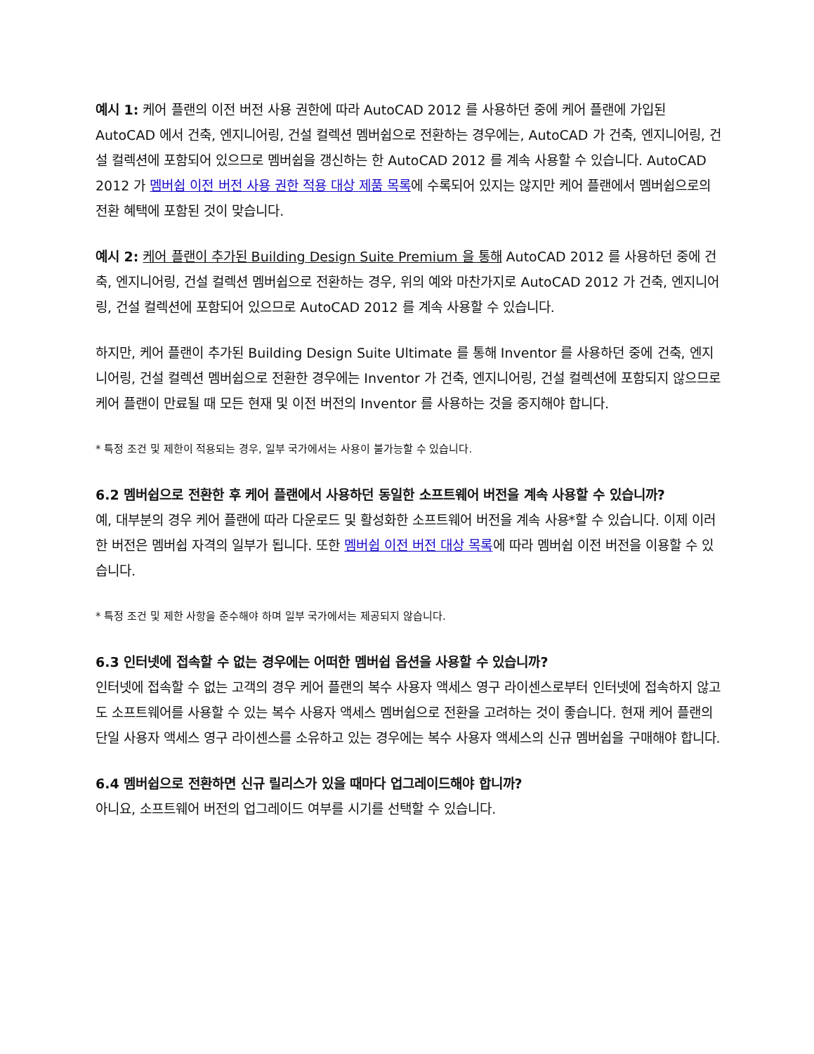예시 1: 케어 플랜의 이전 버전 사용 권한에 따라 AutoCAD 2012 를 사용하던 중에 케어 플랜에 가입된 AutoCAD 에서 건축, 엔지니어링, 건설 컬렉션 멤버쉽으로 전환하는 경우에는, AutoCAD 가 건축, 엔지니어링, 건설 컬렉션에 포함되어 있으므로 멤버쉽을 갱신하는 한 AutoCAD 2012 를 계속 사용할 수 있습니다. AutoCAD 2012 가 멤버쉽 이전 버전 사용 권한 적용 대상 제품 목록에 수록되어 있지는 않지만 케어 플랜에서 멤버쉽으로의 전환 혜택에 포함된 것이 맞습니다.
예시 2: 케어 플랜이 추가된 Building Design Suite Premium 을 통해 AutoCAD 2012 를 사용하던 중에 건축, 엔지니어링, 건설 컬렉션 멤버쉽으로 전환하는 경우, 위의 예와 마찬가지로 AutoCAD 2012 가 건축, 엔지니어링, 건설 컬렉션에 포함되어 있으므로 AutoCAD 2012 를 계속 사용할 수 있습니다.
하지만, 케어 플랜이 추가된 Building Design Suite Ultimate 를 통해 Inventor 를 사용하던 중에 건축, 엔지니어링, 건설 컬렉션 멤버쉽으로 전환한 경우에는 Inventor 가 건축, 엔지니어링, 건설 컬렉션에 포함되지 않으므로 케어 플랜이 만료될 때 모든 현재 및 이전 버전의 Inventor 를 사용하는 것을 중지해야 합니다.
* 특정 조건 및 제한이 적용되는 경우, 일부 국가에서는 사용이 불가능할 수 있습니다.
6.2 멤버쉽으로 전환한 후 케어 플랜에서 사용하던 동일한 소프트웨어 버전을 계속 사용할 수 있습니까?
예, 대부분의 경우 케어 플랜에 따라 다운로드 및 활성화한 소프트웨어 버전을 계속 사용*할 수 있습니다. 이제 이러한 버전은 멤버쉽 자격의 일부가 됩니다. 또한 멤버쉽 이전 버전 대상 목록에 따라 멤버쉽 이전 버전을 이용할 수 있습니다.
* 특정 조건 및 제한 사항을 준수해야 하며 일부 국가에서는 제공되지 않습니다.
6.3 인터넷에 접속할 수 없는 경우에는 어떠한 멤버쉽 옵션을 사용할 수 있습니까?
인터넷에 접속할 수 없는 고객의 경우 케어 플랜의 복수 사용자 액세스 영구 라이센스로부터 인터넷에 접속하지 않고도 소프트웨어를 사용할 수 있는 복수 사용자 액세스 멤버쉽으로 전환을 고려하는 것이 좋습니다. 현재 케어 플랜의 단일 사용자 액세스 영구 라이센스를 소유하고 있는 경우에는 복수 사용자 액세스의 신규 멤버쉽을 구매해야 합니다.
6.4 멤버쉽으로 전환하면 신규 릴리스가 있을 때마다 업그레이드해야 합니까?
아니요, 소프트웨어 버전의 업그레이드 여부를 시기를 선택할 수 있습니다.